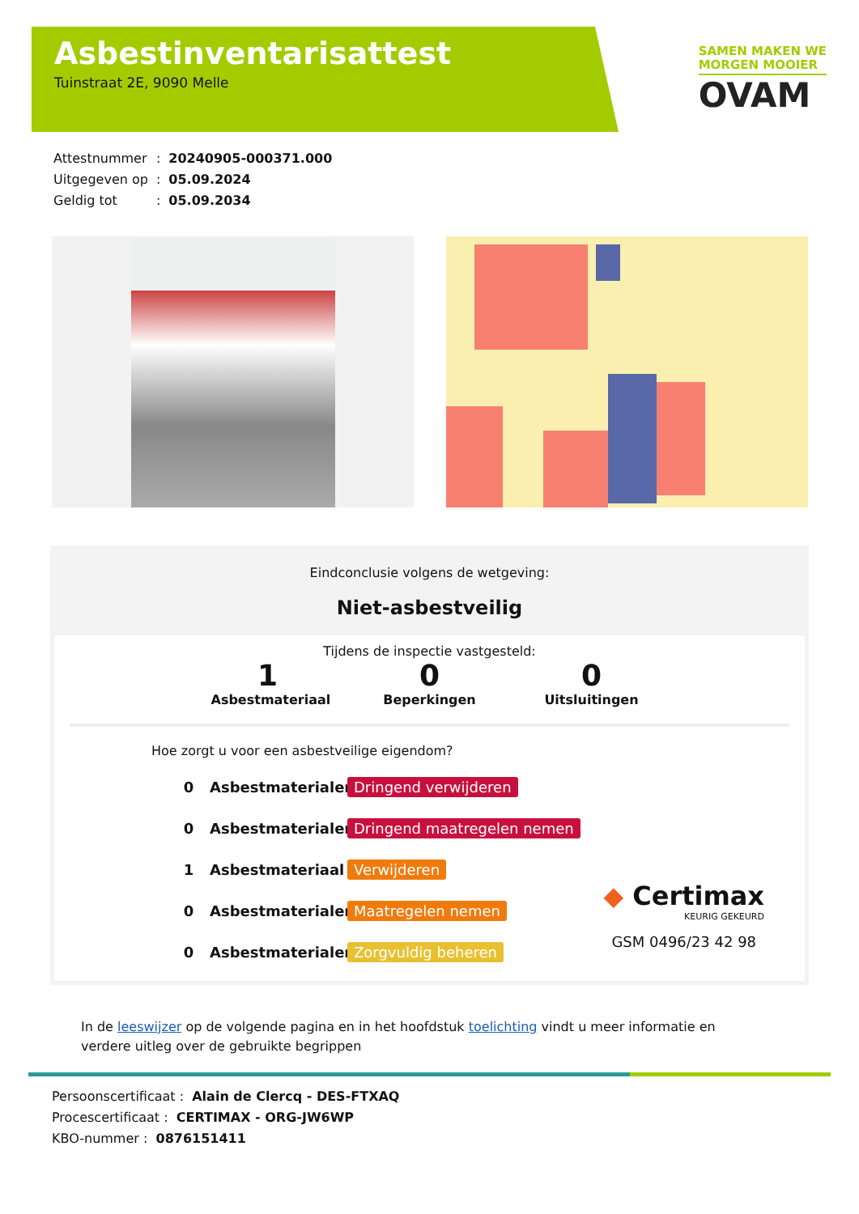Asbestinventarisattest
Tuinstraat 2E, 9090 Melle
SAMEN MAKEN WE
MORGEN MOOIER
OVAM
| Attestnummer | : | 20240905-000371.000 |
| Uitgegeven op | : | 05.09.2024 |
| Geldig tot | : | 05.09.2034 |
Eindconclusie volgens de wetgeving:
Niet-asbestveilig
Tijdens de inspectie vastgesteld:
1
Asbestmateriaal
0
Beperkingen
0
Uitsluitingen
Hoe zorgt u voor een asbestveilige eigendom?
0 Asbestmaterialen Dringend verwijderen
0 Asbestmaterialen Dringend maatregelen nemen
1 Asbestmateriaal Verwijderen
0 Asbestmaterialen Maatregelen nemen
0 Asbestmaterialen Zorgvuldig beheren
◆ Certimax
KEURIG GEKEURD
GSM 0496/23 42 98
In de leeswijzer op de volgende pagina en in het hoofdstuk toelichting vindt u meer informatie en verdere uitleg over de gebruikte begrippen
Persoonscertificaat : Alain de Clercq - DES-FTXAQ
Procescertificaat : CERTIMAX - ORG-JW6WP
KBO-nummer : 0876151411